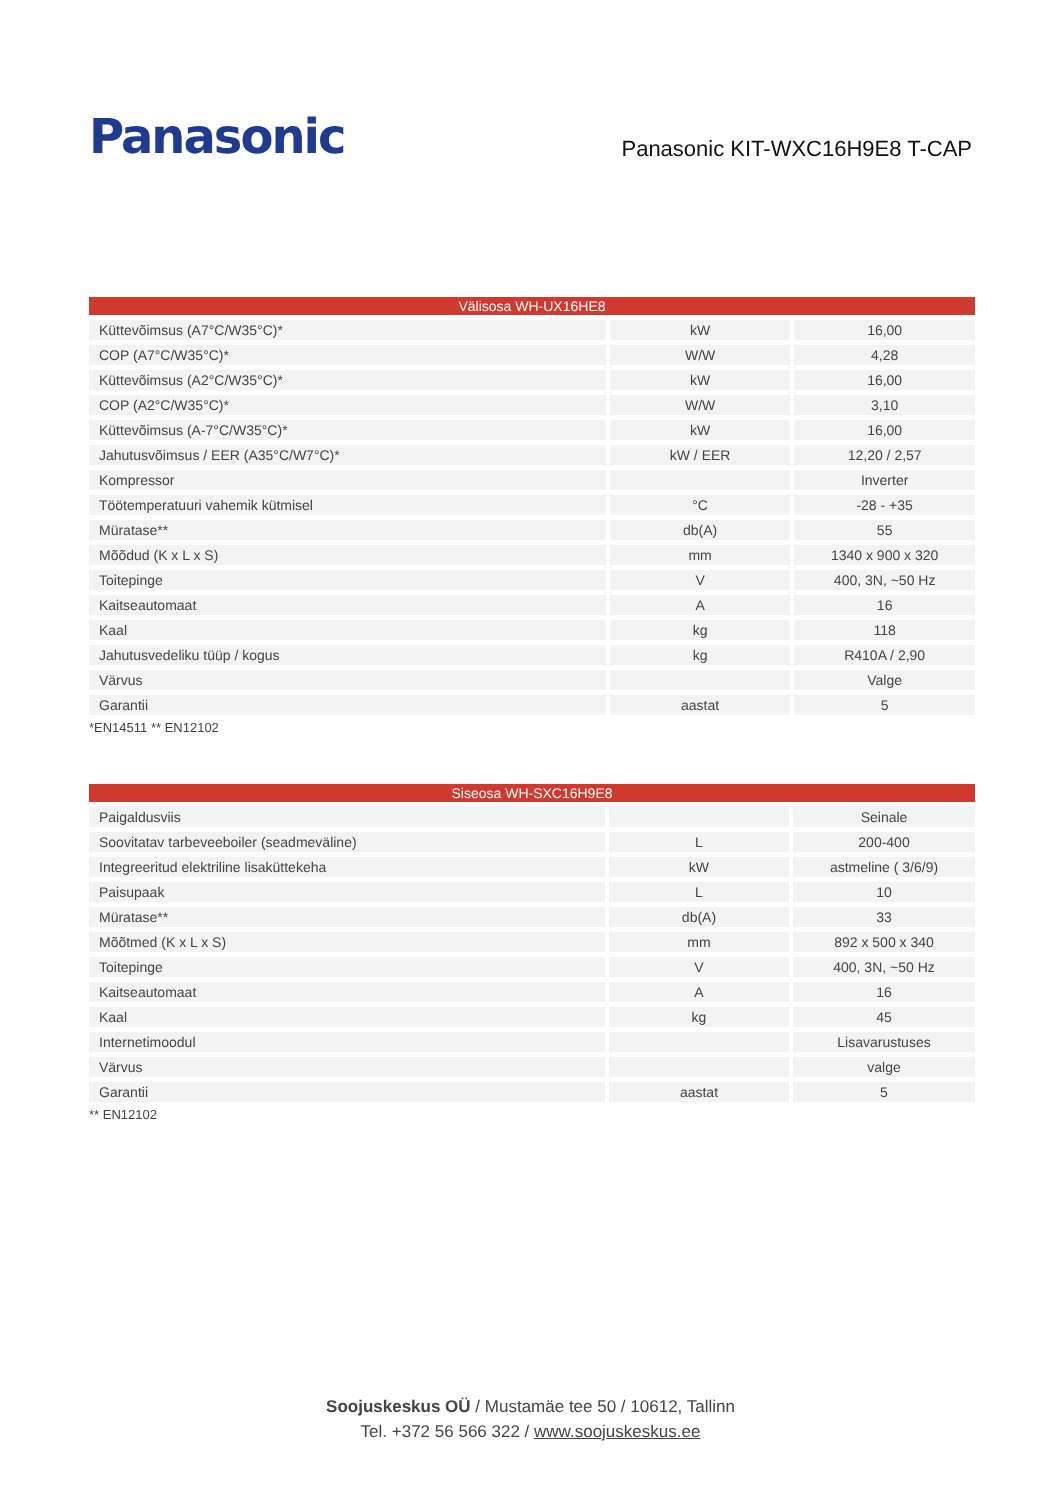Panasonic
Panasonic KIT-WXC16H9E8 T-CAP
| Välisosa WH-UX16HE8 | | |
| --- | --- | --- |
| Küttevõimsus (A7°C/W35°C)* | kW | 16,00 |
| COP (A7°C/W35°C)* | W/W | 4,28 |
| Küttevõimsus (A2°C/W35°C)* | kW | 16,00 |
| COP (A2°C/W35°C)* | W/W | 3,10 |
| Küttevõimsus (A-7°C/W35°C)* | kW | 16,00 |
| Jahutusvõimsus / EER (A35°C/W7°C)* | kW / EER | 12,20 / 2,57 |
| Kompressor | | Inverter |
| Töötemperatuuri vahemik kütmisel | °C | -28 - +35 |
| Müratase** | db(A) | 55 |
| Mõõdud (K x L x S) | mm | 1340 x 900 x 320 |
| Toitepinge | V | 400, 3N, ~50 Hz |
| Kaitseautomaat | A | 16 |
| Kaal | kg | 118 |
| Jahutusvedeliku tüüp / kogus | kg | R410A / 2,90 |
| Värvus | | Valge |
| Garantii | aastat | 5 |
*EN14511 ** EN12102
| Siseosa WH-SXC16H9E8 | | |
| --- | --- | --- |
| Paigaldusviis | | Seinale |
| Soovitatav tarbeveeboiler (seadmeväline) | L | 200-400 |
| Integreeritud elektriline lisaküttekeha | kW | astmeline ( 3/6/9) |
| Paisupaak | L | 10 |
| Müratase** | db(A) | 33 |
| Mõõtmed (K x L x S) | mm | 892 x 500 x 340 |
| Toitepinge | V | 400, 3N, ~50 Hz |
| Kaitseautomaat | A | 16 |
| Kaal | kg | 45 |
| Internetimoodul | | Lisavarustuses |
| Värvus | | valge |
| Garantii | aastat | 5 |
** EN12102
Soojuskeskus OÜ / Mustamäe tee 50 / 10612, Tallinn
Tel. +372 56 566 322 / www.soojuskeskus.ee